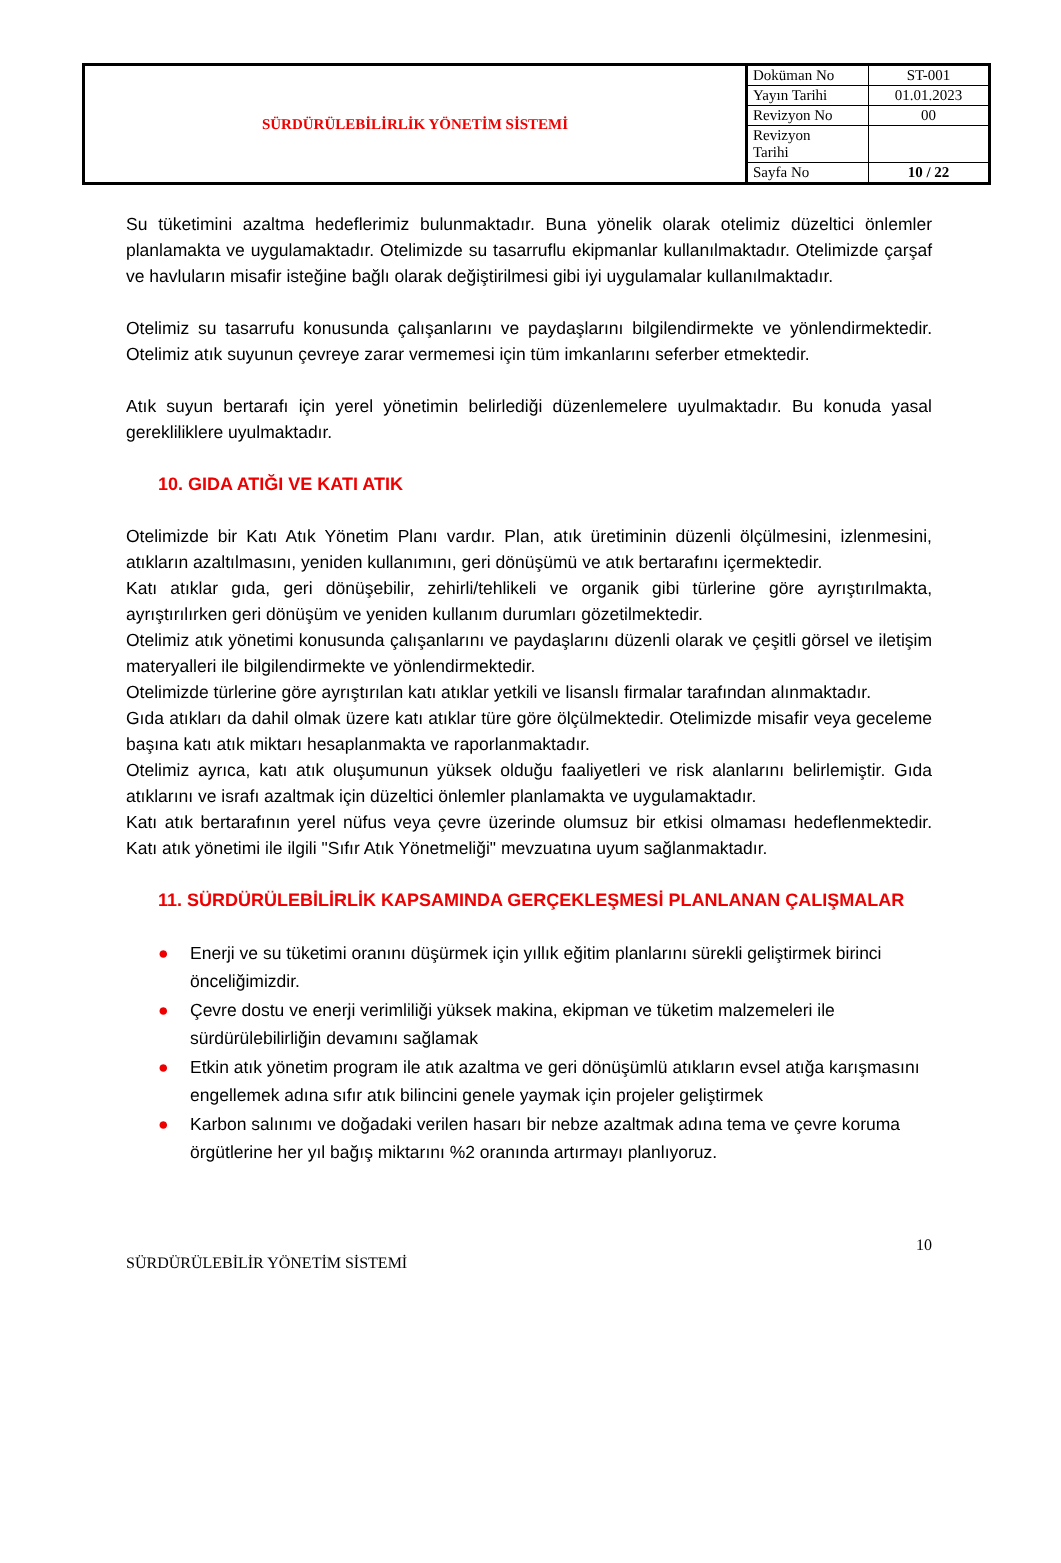| SÜRDÜRÜLEBİLİRLİK YÖNETİM SİSTEMİ | Doküman No | ST-001 |
| | Yayın Tarihi | 01.01.2023 |
| | Revizyon No | 00 |
| | Revizyon Tarihi | |
| | Sayfa No | 10 / 22 |
Su tüketimini azaltma hedeflerimiz bulunmaktadır. Buna yönelik olarak otelimiz düzeltici önlemler planlamakta ve uygulamaktadır. Otelimizde su tasarruflu ekipmanlar kullanılmaktadır. Otelimizde çarşaf ve havluların misafir isteğine bağlı olarak değiştirilmesi gibi iyi uygulamalar kullanılmaktadır.
Otelimiz su tasarrufu konusunda çalışanlarını ve paydaşlarını bilgilendirmekte ve yönlendirmektedir. Otelimiz atık suyunun çevreye zarar vermemesi için tüm imkanlarını seferber etmektedir.
Atık suyun bertarafı için yerel yönetimin belirlediği düzenlemelere uyulmaktadır. Bu konuda yasal gerekliliklere uyulmaktadır.
10. GIDA ATIĞI VE KATI ATIK
Otelimizde bir Katı Atık Yönetim Planı vardır. Plan, atık üretiminin düzenli ölçülmesini, izlenmesini, atıkların azaltılmasını, yeniden kullanımını, geri dönüşümü ve atık bertarafını içermektedir.
Katı atıklar gıda, geri dönüşebilir, zehirli/tehlikeli ve organik gibi türlerine göre ayrıştırılmakta, ayrıştırılırken geri dönüşüm ve yeniden kullanım durumları gözetilmektedir.
Otelimiz atık yönetimi konusunda çalışanlarını ve paydaşlarını düzenli olarak ve çeşitli görsel ve iletişim materyalleri ile bilgilendirmekte ve yönlendirmektedir.
Otelimizde türlerine göre ayrıştırılan katı atıklar yetkili ve lisanslı firmalar tarafından alınmaktadır.
Gıda atıkları da dahil olmak üzere katı atıklar türe göre ölçülmektedir. Otelimizde misafir veya geceleme başına katı atık miktarı hesaplanmakta ve raporlanmaktadır.
Otelimiz ayrıca, katı atık oluşumunun yüksek olduğu faaliyetleri ve risk alanlarını belirlemiştir. Gıda atıklarını ve israfı azaltmak için düzeltici önlemler planlamakta ve uygulamaktadır.
Katı atık bertarafının yerel nüfus veya çevre üzerinde olumsuz bir etkisi olmaması hedeflenmektedir. Katı atık yönetimi ile ilgili "Sıfır Atık Yönetmeliği" mevzuatına uyum sağlanmaktadır.
11. SÜRDÜRÜLEBİLİRLİK KAPSAMINDA GERÇEKLEŞMESİ PLANLANAN ÇALIŞMALAR
● Enerji ve su tüketimi oranını düşürmek için yıllık eğitim planlarını sürekli geliştirmek birinci önceliğimizdir.
● Çevre dostu ve enerji verimliliği yüksek makina, ekipman ve tüketim malzemeleri ile sürdürülebilirliğin devamını sağlamak
● Etkin atık yönetim program ile atık azaltma ve geri dönüşümlü atıkların evsel atığa karışmasını engellemek adına sıfır atık bilincini genele yaymak için projeler geliştirmek
● Karbon salınımı ve doğadaki verilen hasarı bir nebze azaltmak adına tema ve çevre koruma örgütlerine her yıl bağış miktarını %2 oranında artırmayı planlıyoruz.
10
SÜRDÜRÜLEBİLİR YÖNETİM SİSTEMİ